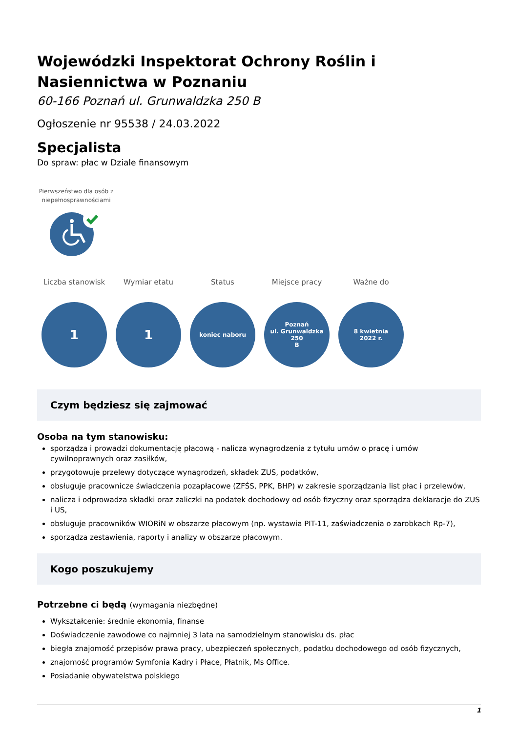Wojewódzki Inspektorat Ochrony Roślin i Nasiennictwa w Poznaniu
60-166 Poznań ul. Grunwaldzka 250 B
Ogłoszenie nr 95538 / 24.03.2022
Specjalista
Do spraw: płac w Dziale finansowym
Pierwszeństwo dla osób z niepełnosprawnościami
Liczba stanowisk
1
Wymiar etatu
1
Status
koniec naboru
Miejsce pracy
Poznań
ul. Grunwaldzka 250
B
Ważne do
8 kwietnia
2022 r.
Czym będziesz się zajmować
Osoba na tym stanowisku:
sporządza i prowadzi dokumentację płacową - nalicza wynagrodzenia z tytułu umów o pracę i umów cywilnoprawnych oraz zasiłków,
przygotowuje przelewy dotyczące wynagrodzeń, składek ZUS, podatków,
obsługuje pracownicze świadczenia pozapłacowe (ZFŚS, PPK, BHP) w zakresie sporządzania list płac i przelewów,
nalicza i odprowadza składki oraz zaliczki na podatek dochodowy od osób fizyczny oraz sporządza deklaracje do ZUS i US,
obsługuje pracowników WIORiN w obszarze płacowym (np. wystawia PIT-11, zaświadczenia o zarobkach Rp-7),
sporządza zestawienia, raporty i analizy w obszarze płacowym.
Kogo poszukujemy
Potrzebne ci będą (wymagania niezbędne)
Wykształcenie: średnie ekonomia, finanse
Doświadczenie zawodowe co najmniej 3 lata na samodzielnym stanowisku ds. płac
biegła znajomość przepisów prawa pracy, ubezpieczeń społecznych, podatku dochodowego od osób fizycznych,
znajomość programów Symfonia Kadry i Płace, Płatnik, Ms Office.
Posiadanie obywatelstwa polskiego
1